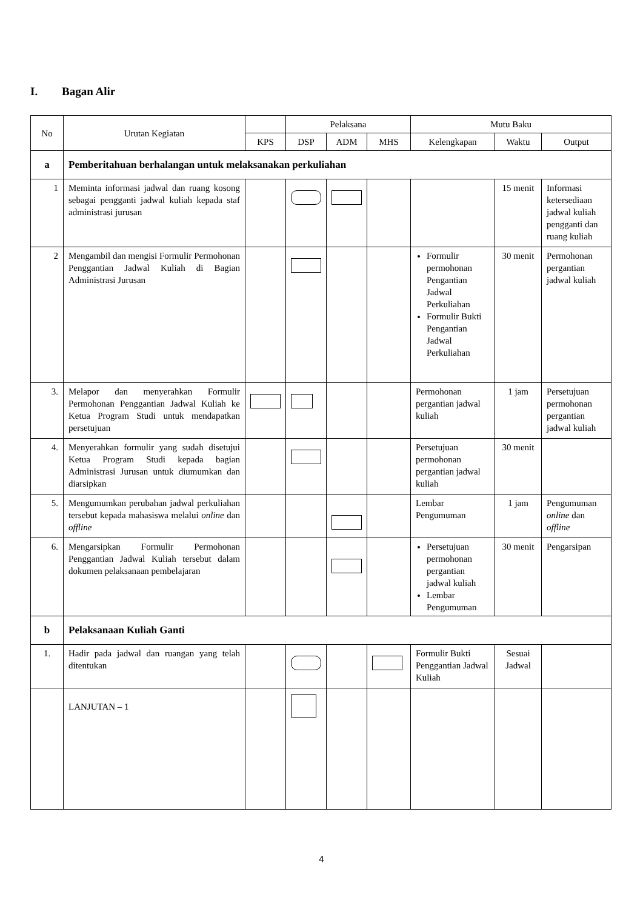I. Bagan Alir
| No | Urutan Kegiatan | | Pelaksana | | | Mutu Baku | | |
| --- | --- | --- | --- | --- | --- | --- | --- | --- |
| | | KPS | DSP | ADM | MHS | Kelengkapan | Waktu | Output |
| a | Pemberitahuan berhalangan untuk melaksanakan perkuliahan | | | | | | | |
| 1 | Meminta informasi jadwal dan ruang kosong sebagai pengganti jadwal kuliah kepada staf administrasi jurusan | | | | | | 15 menit | Informasi ketersediaan jadwal kuliah pengganti dan ruang kuliah |
| 2 | Mengambil dan mengisi Formulir Permohonan Penggantian Jadwal Kuliah di Bagian Administrasi Jurusan | | | | | Formulir permohonan Pengantian Jadwal Perkuliahan Formulir Bukti Pengantian Jadwal Perkuliahan | 30 menit | Permohonan pergantian jadwal kuliah |
| 3. | Melapor dan menyerahkan Formulir Permohonan Penggantian Jadwal Kuliah ke Ketua Program Studi untuk mendapatkan persetujuan | | | | | Permohonan pergantian jadwal kuliah | 1 jam | Persetujuan permohonan pergantian jadwal kuliah |
| 4. | Menyerahkan formulir yang sudah disetujui Ketua Program Studi kepada bagian Administrasi Jurusan untuk diumumkan dan diarsipkan | | | | | Persetujuan permohonan pergantian jadwal kuliah | 30 menit | |
| 5. | Mengumumkan perubahan jadwal perkuliahan tersebut kepada mahasiswa melalui online dan offline | | | | | Lembar Pengumuman | 1 jam | Pengumuman online dan offline |
| 6. | Mengarsipkan Formulir Permohonan Penggantian Jadwal Kuliah tersebut dalam dokumen pelaksanaan pembelajaran | | | | | Persetujuan permohonan pergantian jadwal kuliah Lembar Pengumuman | 30 menit | Pengarsipan |
| b | Pelaksanaan Kuliah Ganti | | | | | | | |
| 1. | Hadir pada jadwal dan ruangan yang telah ditentukan | | | | | Formulir Bukti Penggantian Jadwal Kuliah | Sesuai Jadwal | |
| | LANJUTAN – 1 | | | | | | | |
4